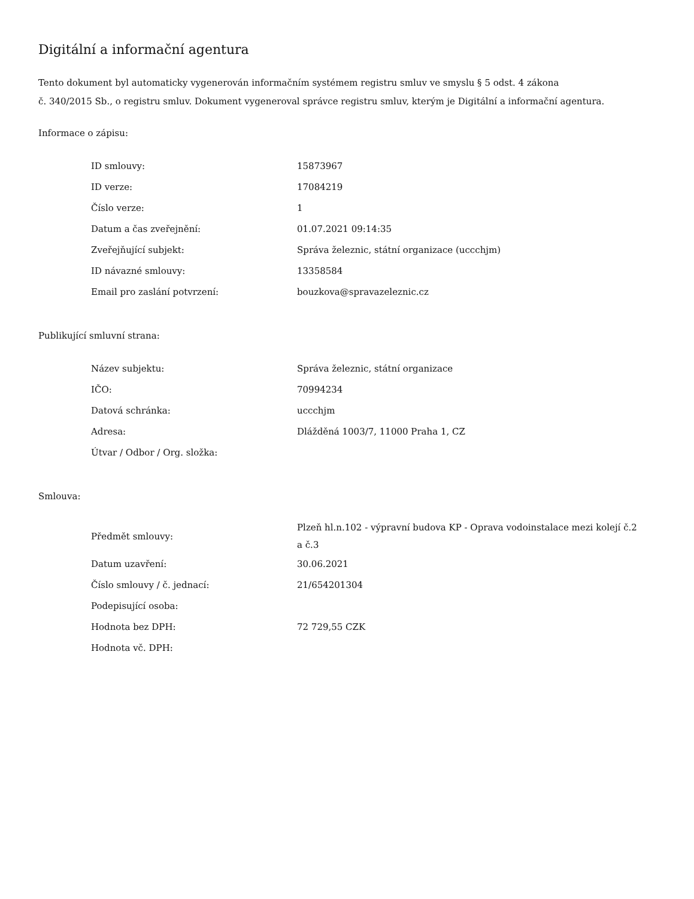Digitální a informační agentura
Tento dokument byl automaticky vygenerován informačním systémem registru smluv ve smyslu § 5 odst. 4 zákona
č. 340/2015 Sb., o registru smluv. Dokument vygeneroval správce registru smluv, kterým je Digitální a informační agentura.
Informace o zápisu:
| ID smlouvy: | 15873967 |
| ID verze: | 17084219 |
| Číslo verze: | 1 |
| Datum a čas zveřejnění: | 01.07.2021 09:14:35 |
| Zveřejňující subjekt: | Správa železnic, státní organizace (uccchjm) |
| ID návazné smlouvy: | 13358584 |
| Email pro zaslání potvrzení: | bouzkova@spravazeleznic.cz |
Publikující smluvní strana:
| Název subjektu: | Správa železnic, státní organizace |
| IČO: | 70994234 |
| Datová schránka: | uccchjm |
| Adresa: | Dlážděná 1003/7, 11000 Praha 1, CZ |
| Útvar / Odbor / Org. složka: | |
Smlouva:
| Předmět smlouvy: | Plzeň hl.n.102 - výpravní budova KP - Oprava vodoinstalace mezi kolejí č.2 a č.3 |
| Datum uzavření: | 30.06.2021 |
| Číslo smlouvy / č. jednací: | 21/654201304 |
| Podepisující osoba: | |
| Hodnota bez DPH: | 72 729,55 CZK |
| Hodnota vč. DPH: | |